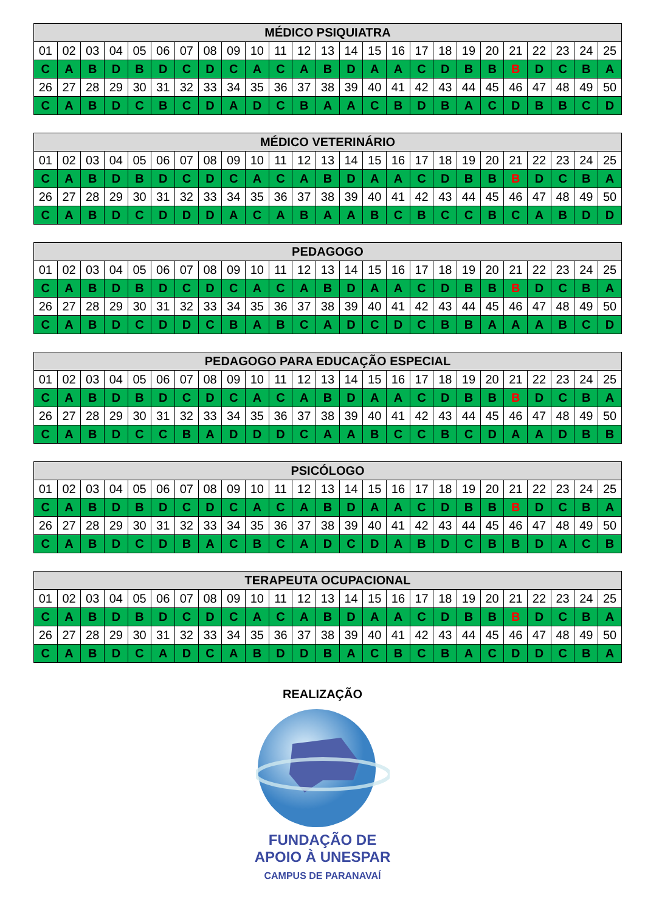| MÉDICO PSIQUIATRA | | | | | | | | | | | | | | | | | | | | | | | | |
| --- | --- | --- | --- | --- | --- | --- | --- | --- | --- | --- | --- | --- | --- | --- | --- | --- | --- | --- | --- | --- | --- | --- | --- | --- |
| 01 | 02 | 03 | 04 | 05 | 06 | 07 | 08 | 09 | 10 | 11 | 12 | 13 | 14 | 15 | 16 | 17 | 18 | 19 | 20 | 21 | 22 | 23 | 24 | 25 |
| C | A | B | D | B | D | C | D | C | A | C | A | B | D | A | A | C | D | B | B | B | D | C | B | A |
| 26 | 27 | 28 | 29 | 30 | 31 | 32 | 33 | 34 | 35 | 36 | 37 | 38 | 39 | 40 | 41 | 42 | 43 | 44 | 45 | 46 | 47 | 48 | 49 | 50 |
| C | A | B | D | C | B | C | D | A | D | C | B | A | A | C | B | D | B | A | C | D | B | B | C | D |
| MÉDICO VETERINÁRIO | | | | | | | | | | | | | | | | | | | | | | | | |
| --- | --- | --- | --- | --- | --- | --- | --- | --- | --- | --- | --- | --- | --- | --- | --- | --- | --- | --- | --- | --- | --- | --- | --- | --- |
| 01 | 02 | 03 | 04 | 05 | 06 | 07 | 08 | 09 | 10 | 11 | 12 | 13 | 14 | 15 | 16 | 17 | 18 | 19 | 20 | 21 | 22 | 23 | 24 | 25 |
| C | A | B | D | B | D | C | D | C | A | C | A | B | D | A | A | C | D | B | B | B | D | C | B | A |
| 26 | 27 | 28 | 29 | 30 | 31 | 32 | 33 | 34 | 35 | 36 | 37 | 38 | 39 | 40 | 41 | 42 | 43 | 44 | 45 | 46 | 47 | 48 | 49 | 50 |
| C | A | B | D | C | D | D | D | A | C | A | B | A | A | B | C | B | C | C | B | C | A | B | D | D |
| PEDAGOGO | | | | | | | | | | | | | | | | | | | | | | | | |
| --- | --- | --- | --- | --- | --- | --- | --- | --- | --- | --- | --- | --- | --- | --- | --- | --- | --- | --- | --- | --- | --- | --- | --- | --- |
| 01 | 02 | 03 | 04 | 05 | 06 | 07 | 08 | 09 | 10 | 11 | 12 | 13 | 14 | 15 | 16 | 17 | 18 | 19 | 20 | 21 | 22 | 23 | 24 | 25 |
| C | A | B | D | B | D | C | D | C | A | C | A | B | D | A | A | C | D | B | B | B | D | C | B | A |
| 26 | 27 | 28 | 29 | 30 | 31 | 32 | 33 | 34 | 35 | 36 | 37 | 38 | 39 | 40 | 41 | 42 | 43 | 44 | 45 | 46 | 47 | 48 | 49 | 50 |
| C | A | B | D | C | D | D | C | B | A | B | C | A | D | C | D | C | B | B | A | A | A | B | C | D |
| PEDAGOGO PARA EDUCAÇÃO ESPECIAL | | | | | | | | | | | | | | | | | | | | | | | | |
| --- | --- | --- | --- | --- | --- | --- | --- | --- | --- | --- | --- | --- | --- | --- | --- | --- | --- | --- | --- | --- | --- | --- | --- | --- |
| 01 | 02 | 03 | 04 | 05 | 06 | 07 | 08 | 09 | 10 | 11 | 12 | 13 | 14 | 15 | 16 | 17 | 18 | 19 | 20 | 21 | 22 | 23 | 24 | 25 |
| C | A | B | D | B | D | C | D | C | A | C | A | B | D | A | A | C | D | B | B | B | D | C | B | A |
| 26 | 27 | 28 | 29 | 30 | 31 | 32 | 33 | 34 | 35 | 36 | 37 | 38 | 39 | 40 | 41 | 42 | 43 | 44 | 45 | 46 | 47 | 48 | 49 | 50 |
| C | A | B | D | C | C | B | A | D | D | D | C | A | A | B | C | C | B | C | D | A | A | D | B | B |
| PSICÓLOGO | | | | | | | | | | | | | | | | | | | | | | | | |
| --- | --- | --- | --- | --- | --- | --- | --- | --- | --- | --- | --- | --- | --- | --- | --- | --- | --- | --- | --- | --- | --- | --- | --- | --- |
| 01 | 02 | 03 | 04 | 05 | 06 | 07 | 08 | 09 | 10 | 11 | 12 | 13 | 14 | 15 | 16 | 17 | 18 | 19 | 20 | 21 | 22 | 23 | 24 | 25 |
| C | A | B | D | B | D | C | D | C | A | C | A | B | D | A | A | C | D | B | B | B | D | C | B | A |
| 26 | 27 | 28 | 29 | 30 | 31 | 32 | 33 | 34 | 35 | 36 | 37 | 38 | 39 | 40 | 41 | 42 | 43 | 44 | 45 | 46 | 47 | 48 | 49 | 50 |
| C | A | B | D | C | D | B | A | C | B | C | A | D | C | D | A | B | D | C | B | B | D | A | C | B |
| TERAPEUTA OCUPACIONAL | | | | | | | | | | | | | | | | | | | | | | | | |
| --- | --- | --- | --- | --- | --- | --- | --- | --- | --- | --- | --- | --- | --- | --- | --- | --- | --- | --- | --- | --- | --- | --- | --- | --- |
| 01 | 02 | 03 | 04 | 05 | 06 | 07 | 08 | 09 | 10 | 11 | 12 | 13 | 14 | 15 | 16 | 17 | 18 | 19 | 20 | 21 | 22 | 23 | 24 | 25 |
| C | A | B | D | B | D | C | D | C | A | C | A | B | D | A | A | C | D | B | B | B | D | C | B | A |
| 26 | 27 | 28 | 29 | 30 | 31 | 32 | 33 | 34 | 35 | 36 | 37 | 38 | 39 | 40 | 41 | 42 | 43 | 44 | 45 | 46 | 47 | 48 | 49 | 50 |
| C | A | B | D | C | A | D | C | A | B | D | D | B | A | C | B | C | B | A | C | D | D | C | B | A |
REALIZAÇÃO
FUNDAÇÃO DE
APOIO À UNESPAR
CAMPUS DE PARANAVAÍ